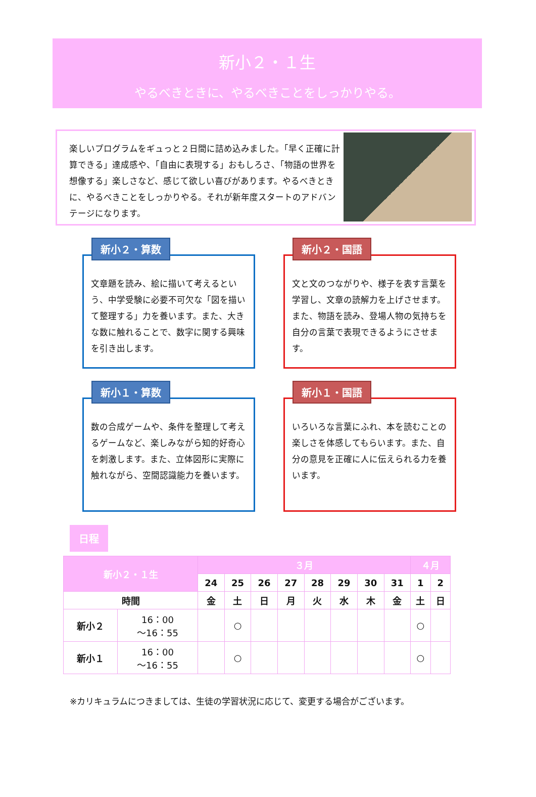新小２・１生
やるべきときに、やるべきことをしっかりやる。
楽しいプログラムをギュっと２日間に詰め込みました。「早く正確に計算できる」達成感や、「自由に表現する」おもしろさ、「物語の世界を想像する」楽しさなど、感じて欲しい喜びがあります。やるべきときに、やるべきことをしっかりやる。それが新年度スタートのアドバンテージになります。
新小２・算数
文章題を読み、絵に描いて考えるという、中学受験に必要不可欠な「図を描いて整理する」力を養います。また、大きな数に触れることで、数字に関する興味を引き出します。
新小２・国語
文と文のつながりや、様子を表す言葉を学習し、文章の読解力を上げさせます。また、物語を読み、登場人物の気持ちを自分の言葉で表現できるようにさせます。
新小１・算数
数の合成ゲームや、条件を整理して考えるゲームなど、楽しみながら知的好奇心を刺激します。また、立体図形に実際に触れながら、空間認識能力を養います。
新小１・国語
いろいろな言葉にふれ、本を読むことの楽しさを体感してもらいます。また、自分の意見を正確に人に伝えられる力を養います。
日程
| 新小２・１生 | | ３月 | | | | | | | | ４月 | |
| --- | --- | --- | --- | --- | --- | --- | --- | --- | --- | --- | --- |
| | | 24 | 25 | 26 | 27 | 28 | 29 | 30 | 31 | 1 | 2 |
| 時間 | | 金 | 土 | 日 | 月 | 火 | 水 | 木 | 金 | 土 | 日 |
| 新小２ | 16：00 ～16：55 | | ○ | | | | | | | ○ | |
| 新小１ | 16：00 ～16：55 | | ○ | | | | | | | ○ | |
※カリキュラムにつきましては、生徒の学習状況に応じて、変更する場合がございます。